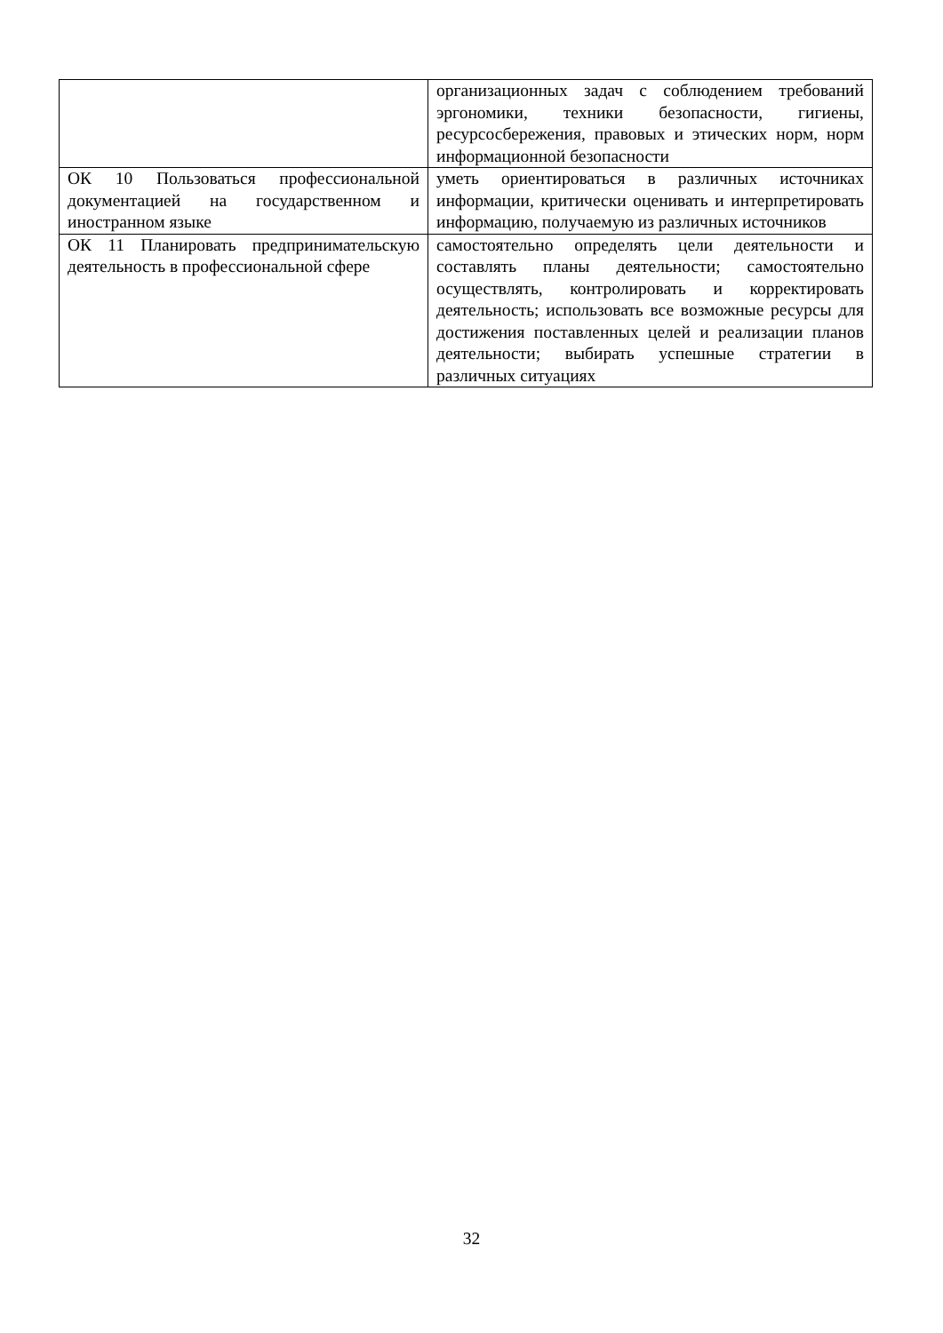| | организационных задач с соблюдением требований эргономики, техники безопасности, гигиены, ресурсосбережения, правовых и этических норм, норм информационной безопасности |
| ОК 10 Пользоваться профессиональной документацией на государственном и иностранном языке | уметь ориентироваться в различных источниках информации, критически оценивать и интерпретировать информацию, получаемую из различных источников |
| ОК 11 Планировать предпринимательскую деятельность в профессиональной сфере | самостоятельно определять цели деятельности и составлять планы деятельности; самостоятельно осуществлять, контролировать и корректировать деятельность; использовать все возможные ресурсы для достижения поставленных целей и реализации планов деятельности; выбирать успешные стратегии в различных ситуациях |
32